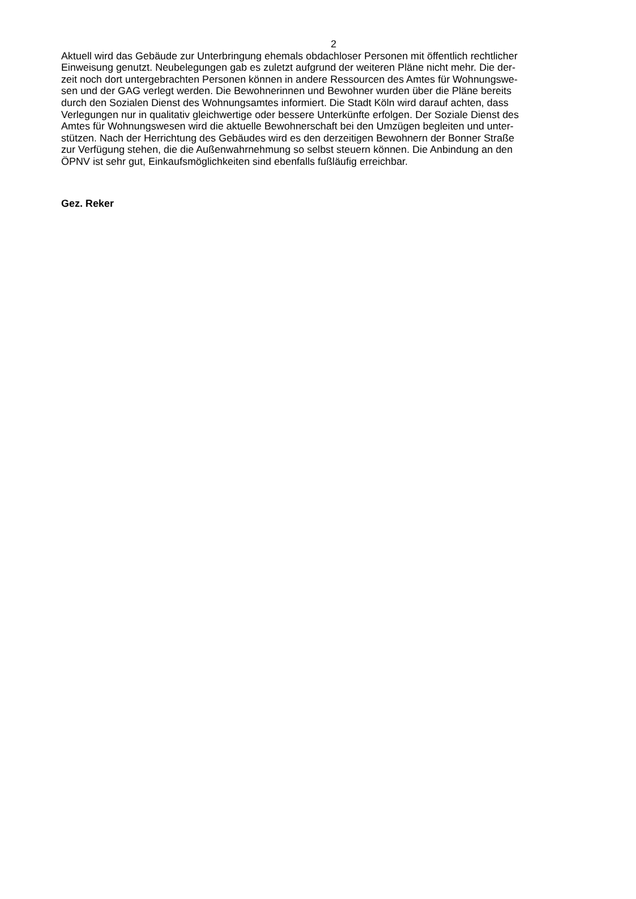2
Aktuell wird das Gebäude zur Unterbringung ehemals obdachloser Personen mit öffentlich rechtlicher
Einweisung genutzt. Neubelegungen gab es zuletzt aufgrund der weiteren Pläne nicht mehr. Die der-
zeit noch dort untergebrachten Personen können in andere Ressourcen des Amtes für Wohnungswe-
sen und der GAG verlegt werden. Die Bewohnerinnen und Bewohner wurden über die Pläne bereits
durch den Sozialen Dienst des Wohnungsamtes informiert. Die Stadt Köln wird darauf achten, dass
Verlegungen nur in qualitativ gleichwertige oder bessere Unterkünfte erfolgen. Der Soziale Dienst des
Amtes für Wohnungswesen wird die aktuelle Bewohnerschaft bei den Umzügen begleiten und unter-
stützen. Nach der Herrichtung des Gebäudes wird es den derzeitigen Bewohnern der Bonner Straße
zur Verfügung stehen, die die Außenwahrnehmung so selbst steuern können. Die Anbindung an den
ÖPNV ist sehr gut, Einkaufsmöglichkeiten sind ebenfalls fußläufig erreichbar.
Gez. Reker